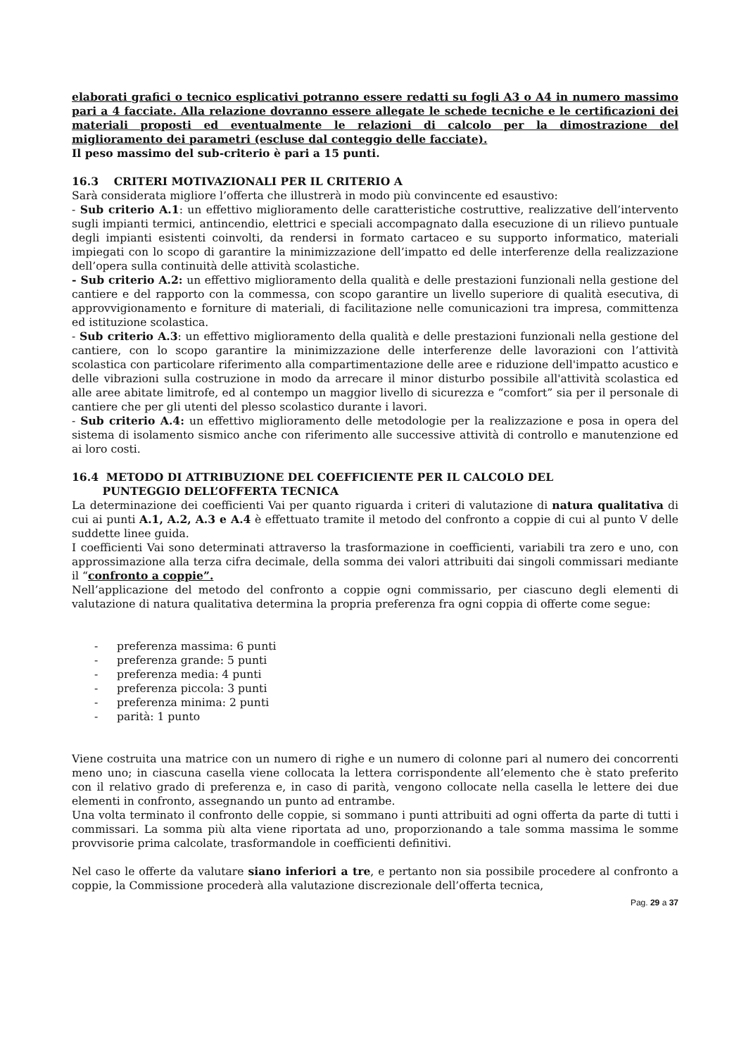elaborati grafici o tecnico esplicativi potranno essere redatti su fogli A3 o A4 in numero massimo pari a 4 facciate. Alla relazione dovranno essere allegate le schede tecniche e le certificazioni dei materiali proposti ed eventualmente le relazioni di calcolo per la dimostrazione del miglioramento dei parametri (escluse dal conteggio delle facciate).
Il peso massimo del sub-criterio è pari a 15 punti.
16.3 CRITERI MOTIVAZIONALI PER IL CRITERIO A
Sarà considerata migliore l’offerta che illustrerà in modo più convincente ed esaustivo:
- Sub criterio A.1: un effettivo miglioramento delle caratteristiche costruttive, realizzative dell’intervento sugli impianti termici, antincendio, elettrici e speciali accompagnato dalla esecuzione di un rilievo puntuale degli impianti esistenti coinvolti, da rendersi in formato cartaceo e su supporto informatico, materiali impiegati con lo scopo di garantire la minimizzazione dell’impatto ed delle interferenze della realizzazione dell’opera sulla continuità delle attività scolastiche.
- Sub criterio A.2: un effettivo miglioramento della qualità e delle prestazioni funzionali nella gestione del cantiere e del rapporto con la commessa, con scopo garantire un livello superiore di qualità esecutiva, di approvvigionamento e forniture di materiali, di facilitazione nelle comunicazioni tra impresa, committenza ed istituzione scolastica.
- Sub criterio A.3: un effettivo miglioramento della qualità e delle prestazioni funzionali nella gestione del cantiere, con lo scopo garantire la minimizzazione delle interferenze delle lavorazioni con l’attività scolastica con particolare riferimento alla compartimentazione delle aree e riduzione dell'impatto acustico e delle vibrazioni sulla costruzione in modo da arrecare il minor disturbo possibile all'attività scolastica ed alle aree abitate limitrofe, ed al contempo un maggior livello di sicurezza e “comfort” sia per il personale di cantiere che per gli utenti del plesso scolastico durante i lavori.
- Sub criterio A.4: un effettivo miglioramento delle metodologie per la realizzazione e posa in opera del sistema di isolamento sismico anche con riferimento alle successive attività di controllo e manutenzione ed ai loro costi.
16.4 METODO DI ATTRIBUZIONE DEL COEFFICIENTE PER IL CALCOLO DEL
PUNTEGGIO DELL’OFFERTA TECNICA
La determinazione dei coefficienti Vai per quanto riguarda i criteri di valutazione di natura qualitativa di cui ai punti A.1, A.2, A.3 e A.4 è effettuato tramite il metodo del confronto a coppie di cui al punto V delle suddette linee guida.
I coefficienti Vai sono determinati attraverso la trasformazione in coefficienti, variabili tra zero e uno, con approssimazione alla terza cifra decimale, della somma dei valori attribuiti dai singoli commissari mediante il “confronto a coppie”.
Nell’applicazione del metodo del confronto a coppie ogni commissario, per ciascuno degli elementi di valutazione di natura qualitativa determina la propria preferenza fra ogni coppia di offerte come segue:
- preferenza massima: 6 punti
- preferenza grande: 5 punti
- preferenza media: 4 punti
- preferenza piccola: 3 punti
- preferenza minima: 2 punti
- parità: 1 punto
Viene costruita una matrice con un numero di righe e un numero di colonne pari al numero dei concorrenti meno uno; in ciascuna casella viene collocata la lettera corrispondente all’elemento che è stato preferito con il relativo grado di preferenza e, in caso di parità, vengono collocate nella casella le lettere dei due elementi in confronto, assegnando un punto ad entrambe.
Una volta terminato il confronto delle coppie, si sommano i punti attribuiti ad ogni offerta da parte di tutti i commissari. La somma più alta viene riportata ad uno, proporzionando a tale somma massima le somme provvisorie prima calcolate, trasformandole in coefficienti definitivi.
Nel caso le offerte da valutare siano inferiori a tre, e pertanto non sia possibile procedere al confronto a coppie, la Commissione procederà alla valutazione discrezionale dell’offerta tecnica,
Pag. 29 a 37